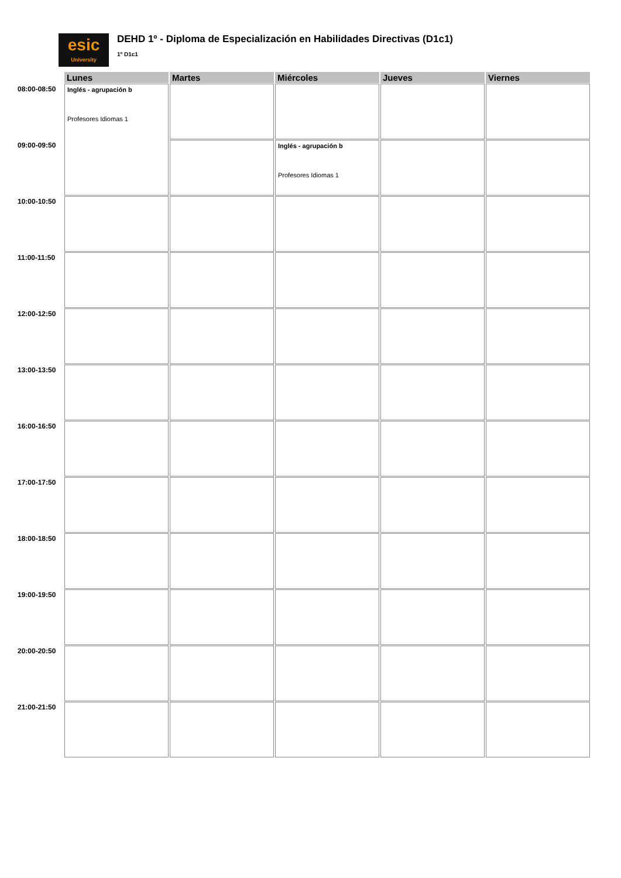esic
University
DEHD 1º - Diploma de Especialización en Habilidades Directivas (D1c1)
1º D1c1
| | Lunes | Martes | Miércoles | Jueves | Viernes |
| --- | --- | --- | --- | --- | --- |
| 08:00-08:50 | Inglés - agrupación b Profesores Idiomas 1 | | | | |
| 09:00-09:50 | | | Inglés - agrupación b Profesores Idiomas 1 | | |
| 10:00-10:50 | | | | | |
| 11:00-11:50 | | | | | |
| 12:00-12:50 | | | | | |
| 13:00-13:50 | | | | | |
| 16:00-16:50 | | | | | |
| 17:00-17:50 | | | | | |
| 18:00-18:50 | | | | | |
| 19:00-19:50 | | | | | |
| 20:00-20:50 | | | | | |
| 21:00-21:50 | | | | | |